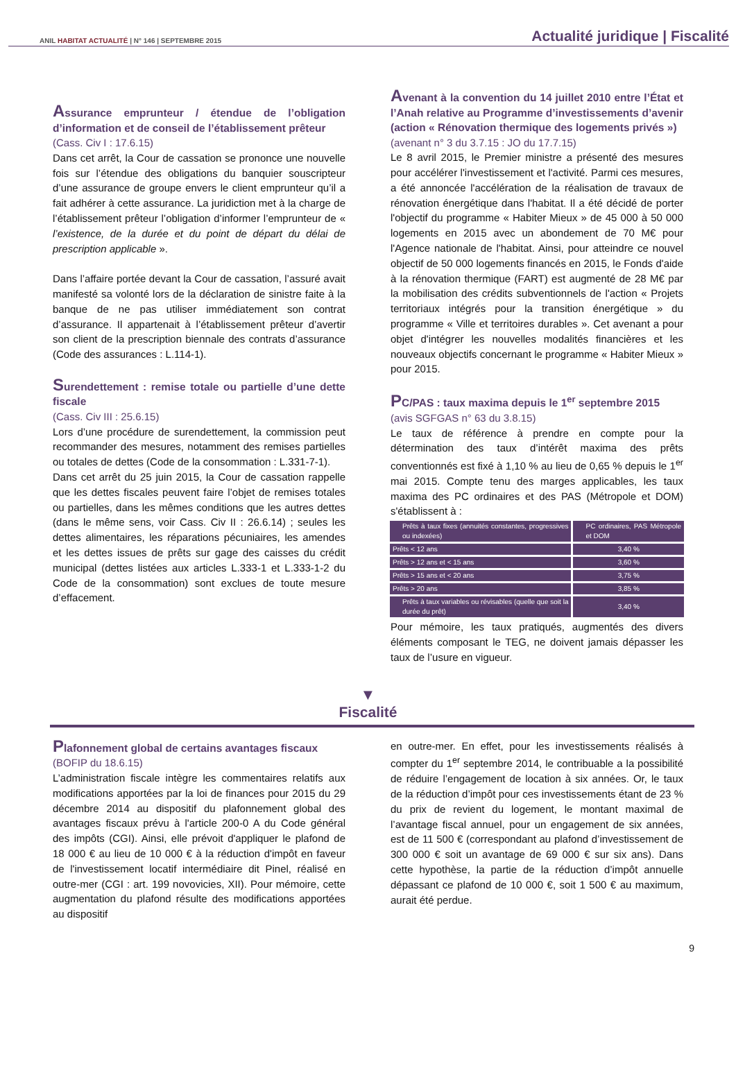ANIL HABITAT ACTUALITÉ | N° 146 | SEPTEMBRE 2015
Actualité juridique | Fiscalité
Assurance emprunteur / étendue de l’obligation d’information et de conseil de l’établissement prêteur
(Cass. Civ I : 17.6.15)
Dans cet arrêt, la Cour de cassation se prononce une nouvelle fois sur l’étendue des obligations du banquier souscripteur d’une assurance de groupe envers le client emprunteur qu’il a fait adhérer à cette assurance. La juridiction met à la charge de l’établissement prêteur l’obligation d’informer l’emprunteur de « l’existence, de la durée et du point de départ du délai de prescription applicable ».
Dans l’affaire portée devant la Cour de cassation, l’assuré avait manifesté sa volonté lors de la déclaration de sinistre faite à la banque de ne pas utiliser immédiatement son contrat d’assurance. Il appartenait à l’établissement prêteur d’avertir son client de la prescription biennale des contrats d’assurance (Code des assurances : L.114-1).
Surendettement : remise totale ou partielle d’une dette fiscale
(Cass. Civ III : 25.6.15)
Lors d’une procédure de surendettement, la commission peut recommander des mesures, notamment des remises partielles ou totales de dettes (Code de la consommation : L.331-7-1).
Dans cet arrêt du 25 juin 2015, la Cour de cassation rappelle que les dettes fiscales peuvent faire l’objet de remises totales ou partielles, dans les mêmes conditions que les autres dettes (dans le même sens, voir Cass. Civ II : 26.6.14) ; seules les dettes alimentaires, les réparations pécuniaires, les amendes et les dettes issues de prêts sur gage des caisses du crédit municipal (dettes listées aux articles L.333-1 et L.333-1-2 du Code de la consommation) sont exclues de toute mesure d’effacement.
Avenant à la convention du 14 juillet 2010 entre l’État et l’Anah relative au Programme d’investissements d’avenir (action « Rénovation thermique des logements privés »)
(avenant n° 3 du 3.7.15 : JO du 17.7.15)
Le 8 avril 2015, le Premier ministre a présenté des mesures pour accélérer l'investissement et l'activité. Parmi ces mesures, a été annoncée l'accélération de la réalisation de travaux de rénovation énergétique dans l'habitat. Il a été décidé de porter l'objectif du programme « Habiter Mieux » de 45 000 à 50 000 logements en 2015 avec un abondement de 70 M€ pour l'Agence nationale de l'habitat. Ainsi, pour atteindre ce nouvel objectif de 50 000 logements financés en 2015, le Fonds d'aide à la rénovation thermique (FART) est augmenté de 28 M€ par la mobilisation des crédits subventionnels de l'action « Projets territoriaux intégrés pour la transition énergétique » du programme « Ville et territoires durables ». Cet avenant a pour objet d'intégrer les nouvelles modalités financières et les nouveaux objectifs concernant le programme « Habiter Mieux » pour 2015.
PC/PAS : taux maxima depuis le 1<sup>er</sup> septembre 2015
(avis SGFGAS n° 63 du 3.8.15)
Le taux de référence à prendre en compte pour la détermination des taux d’intérêt maxima des prêts conventionnés est fixé à 1,10 % au lieu de 0,65 % depuis le 1<sup>er</sup> mai 2015. Compte tenu des marges applicables, les taux maxima des PC ordinaires et des PAS (Métropole et DOM) s'établissent à :
| Prêts à taux fixes (annuités constantes, progressives ou indexées) | PC ordinaires, PAS Métropole et DOM |
| Prêts < 12 ans | 3,40 % |
| Prêts > 12 ans et < 15 ans | 3,60 % |
| Prêts > 15 ans et < 20 ans | 3,75 % |
| Prêts > 20 ans | 3,85 % |
| Prêts à taux variables ou révisables (quelle que soit la durée du prêt) | 3,40 % |
Pour mémoire, les taux pratiqués, augmentés des divers éléments composant le TEG, ne doivent jamais dépasser les taux de l’usure en vigueur.
▼
Fiscalité
Plafonnement global de certains avantages fiscaux
(BOFIP du 18.6.15)
L’administration fiscale intègre les commentaires relatifs aux modifications apportées par la loi de finances pour 2015 du 29 décembre 2014 au dispositif du plafonnement global des avantages fiscaux prévu à l'article 200-0 A du Code général des impôts (CGI). Ainsi, elle prévoit d'appliquer le plafond de 18 000 € au lieu de 10 000 € à la réduction d'impôt en faveur de l'investissement locatif intermédiaire dit Pinel, réalisé en outre-mer (CGI : art. 199 novovicies, XII). Pour mémoire, cette augmentation du plafond résulte des modifications apportées au dispositif
en outre-mer. En effet, pour les investissements réalisés à compter du 1<sup>er</sup> septembre 2014, le contribuable a la possibilité de réduire l’engagement de location à six années. Or, le taux de la réduction d’impôt pour ces investissements étant de 23 % du prix de revient du logement, le montant maximal de l’avantage fiscal annuel, pour un engagement de six années, est de 11 500 € (correspondant au plafond d’investissement de 300 000 € soit un avantage de 69 000 € sur six ans). Dans cette hypothèse, la partie de la réduction d’impôt annuelle dépassant ce plafond de 10 000 €, soit 1 500 € au maximum, aurait été perdue.
9